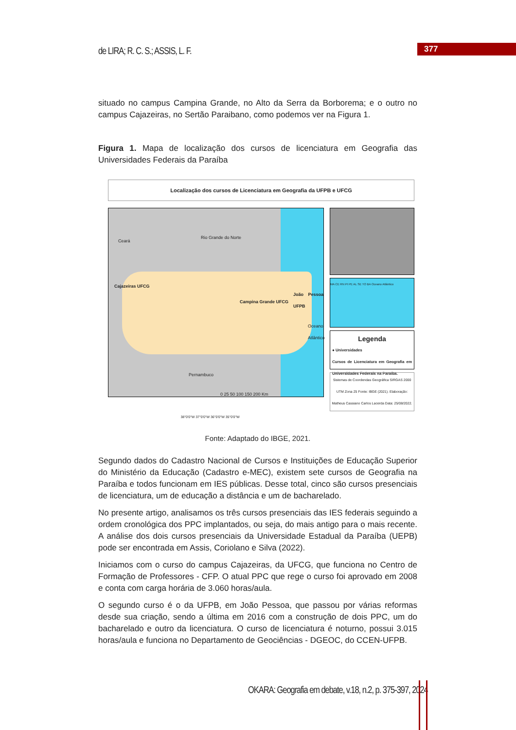de LIRA; R. C. S.; ASSIS, L. F.
377
situado no campus Campina Grande, no Alto da Serra da Borborema; e o outro no campus Cajazeiras, no Sertão Paraibano, como podemos ver na Figura 1.
Figura 1. Mapa de localização dos cursos de licenciatura em Geografia das Universidades Federais da Paraíba
Localização dos cursos de Licenciatura em Geografia da UFPB e UFCG
Ceará
Rio Grande do Norte
Cajazeiras UFCG
Campina Grande UFCG
João Pessoa UFPB
Pernambuco
Oceano Atlântico
0 25 50 100 150 200 Km
MA CE RN PI PE AL SE TO BA Oceano Atlântico
Legenda
● Universidades
Cursos de Licenciatura em Geografia em Universidades Federais na Paraíba.
Sistemas de Coordendas Geográfica SIRGAS 2000 UTM Zona 25 Fonte: IBGE (2021). Elaboração: Matheus Cassiano Carlos Lacerda Data: 25/08/2022.
38°0'0"W 37°0'0"W 36°0'0"W 35°0'0"W
Fonte: Adaptado do IBGE, 2021.
Segundo dados do Cadastro Nacional de Cursos e Instituições de Educação Superior do Ministério da Educação (Cadastro e-MEC), existem sete cursos de Geografia na Paraíba e todos funcionam em IES públicas. Desse total, cinco são cursos presenciais de licenciatura, um de educação a distância e um de bacharelado.
No presente artigo, analisamos os três cursos presenciais das IES federais seguindo a ordem cronológica dos PPC implantados, ou seja, do mais antigo para o mais recente. A análise dos dois cursos presenciais da Universidade Estadual da Paraíba (UEPB) pode ser encontrada em Assis, Coriolano e Silva (2022).
Iniciamos com o curso do campus Cajazeiras, da UFCG, que funciona no Centro de Formação de Professores - CFP. O atual PPC que rege o curso foi aprovado em 2008 e conta com carga horária de 3.060 horas/aula.
O segundo curso é o da UFPB, em João Pessoa, que passou por várias reformas desde sua criação, sendo a última em 2016 com a construção de dois PPC, um do bacharelado e outro da licenciatura. O curso de licenciatura é noturno, possui 3.015 horas/aula e funciona no Departamento de Geociências - DGEOC, do CCEN-UFPB.
OKARA: Geografia em debate, v.18, n.2, p. 375-397, 2024